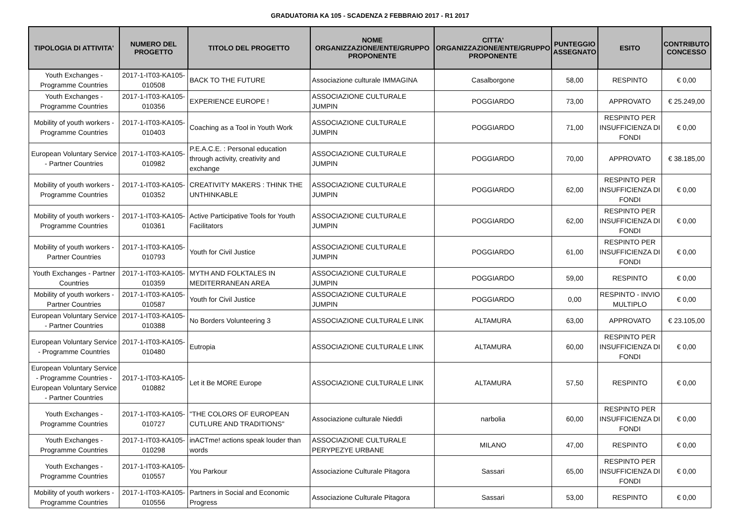GRADUATORIA KA 105 - SCADENZA 2 FEBBRAIO 2017 - R1 2017
| TIPOLOGIA DI ATTIVITA' | NUMERO DEL PROGETTO | TITOLO DEL PROGETTO | NOME ORGANIZZAZIONE/ENTE/GRUPPO PROPONENTE | CITTA' ORGANIZZAZIONE/ENTE/GRUPPO PROPONENTE | PUNTEGGIO ASSEGNATO | ESITO | CONTRIBUTO CONCESSO |
| --- | --- | --- | --- | --- | --- | --- | --- |
| Youth Exchanges - Programme Countries | 2017-1-IT03-KA105-010508 | BACK TO THE FUTURE | Associazione culturale IMMAGINA | Casalborgone | 58,00 | RESPINTO | € 0,00 |
| Youth Exchanges - Programme Countries | 2017-1-IT03-KA105-010356 | EXPERIENCE EUROPE ! | ASSOCIAZIONE CULTURALE JUMPIN | POGGIARDO | 73,00 | APPROVATO | € 25.249,00 |
| Mobility of youth workers - Programme Countries | 2017-1-IT03-KA105-010403 | Coaching as a Tool in Youth Work | ASSOCIAZIONE CULTURALE JUMPIN | POGGIARDO | 71,00 | RESPINTO PER INSUFFICIENZA DI FONDI | € 0,00 |
| European Voluntary Service - Partner Countries | 2017-1-IT03-KA105-010982 | P.E.A.C.E. : Personal education through activity, creativity and exchange | ASSOCIAZIONE CULTURALE JUMPIN | POGGIARDO | 70,00 | APPROVATO | € 38.185,00 |
| Mobility of youth workers - Programme Countries | 2017-1-IT03-KA105-010352 | CREATIVITY MAKERS : THINK THE UNTHINKABLE | ASSOCIAZIONE CULTURALE JUMPIN | POGGIARDO | 62,00 | RESPINTO PER INSUFFICIENZA DI FONDI | € 0,00 |
| Mobility of youth workers - Programme Countries | 2017-1-IT03-KA105-010361 | Active Participative Tools for Youth Facilitators | ASSOCIAZIONE CULTURALE JUMPIN | POGGIARDO | 62,00 | RESPINTO PER INSUFFICIENZA DI FONDI | € 0,00 |
| Mobility of youth workers - Partner Countries | 2017-1-IT03-KA105-010793 | Youth for Civil Justice | ASSOCIAZIONE CULTURALE JUMPIN | POGGIARDO | 61,00 | RESPINTO PER INSUFFICIENZA DI FONDI | € 0,00 |
| Youth Exchanges - Partner Countries | 2017-1-IT03-KA105-010359 | MYTH AND FOLKTALES IN MEDITERRANEAN AREA | ASSOCIAZIONE CULTURALE JUMPIN | POGGIARDO | 59,00 | RESPINTO | € 0,00 |
| Mobility of youth workers - Partner Countries | 2017-1-IT03-KA105-010587 | Youth for Civil Justice | ASSOCIAZIONE CULTURALE JUMPIN | POGGIARDO | 0,00 | RESPINTO - INVIO MULTIPLO | € 0,00 |
| European Voluntary Service - Partner Countries | 2017-1-IT03-KA105-010388 | No Borders Volunteering 3 | ASSOCIAZIONE CULTURALE LINK | ALTAMURA | 63,00 | APPROVATO | € 23.105,00 |
| European Voluntary Service - Programme Countries | 2017-1-IT03-KA105-010480 | Eutropia | ASSOCIAZIONE CULTURALE LINK | ALTAMURA | 60,00 | RESPINTO PER INSUFFICIENZA DI FONDI | € 0,00 |
| European Voluntary Service - Programme Countries - European Voluntary Service - Partner Countries | 2017-1-IT03-KA105-010882 | Let it Be MORE Europe | ASSOCIAZIONE CULTURALE LINK | ALTAMURA | 57,50 | RESPINTO | € 0,00 |
| Youth Exchanges - Programme Countries | 2017-1-IT03-KA105-010727 | "THE COLORS OF EUROPEAN CUTLURE AND TRADITIONS" | Associazione culturale Nieddì | narbolia | 60,00 | RESPINTO PER INSUFFICIENZA DI FONDI | € 0,00 |
| Youth Exchanges - Programme Countries | 2017-1-IT03-KA105-010298 | inACTme! actions speak louder than words | ASSOCIAZIONE CULTURALE PERYPEZYE URBANE | MILANO | 47,00 | RESPINTO | € 0,00 |
| Youth Exchanges - Programme Countries | 2017-1-IT03-KA105-010557 | You Parkour | Associazione Culturale Pitagora | Sassari | 65,00 | RESPINTO PER INSUFFICIENZA DI FONDI | € 0,00 |
| Mobility of youth workers - Programme Countries | 2017-1-IT03-KA105-010556 | Partners in Social and Economic Progress | Associazione Culturale Pitagora | Sassari | 53,00 | RESPINTO | € 0,00 |